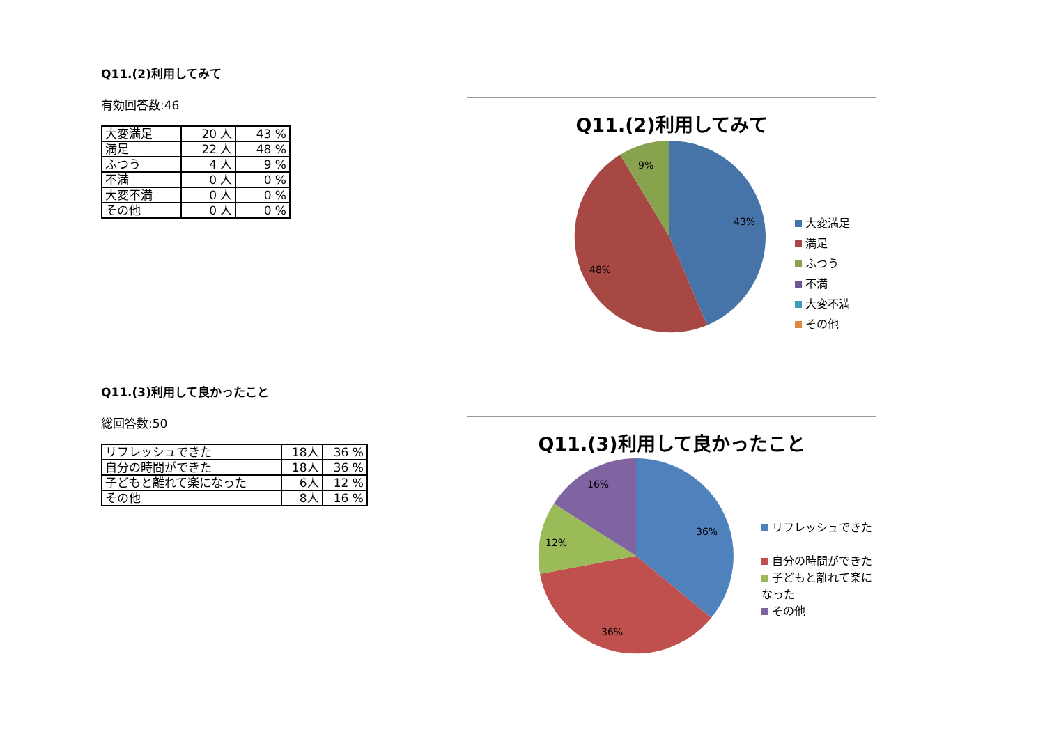Q11.(2)利用してみて
有効回答数:46
| 大変満足 | 20 人 | 43 % |
| 満足 | 22 人 | 48 % |
| ふつう | 4 人 | 9 % |
| 不満 | 0 人 | 0 % |
| 大変不満 | 0 人 | 0 % |
| その他 | 0 人 | 0 % |
Q11.(2)利用してみて
43%
48%
9%
大変満足
満足
ふつう
不満
大変不満
その他
Q11.(3)利用して良かったこと
総回答数:50
| リフレッシュできた | 18人 | 36 % |
| 自分の時間ができた | 18人 | 36 % |
| 子どもと離れて楽になった | 6人 | 12 % |
| その他 | 8人 | 16 % |
Q11.(3)利用して良かったこと
36%
36%
12%
16%
リフレッシュできた
自分の時間ができた
子どもと離れて楽になった
その他